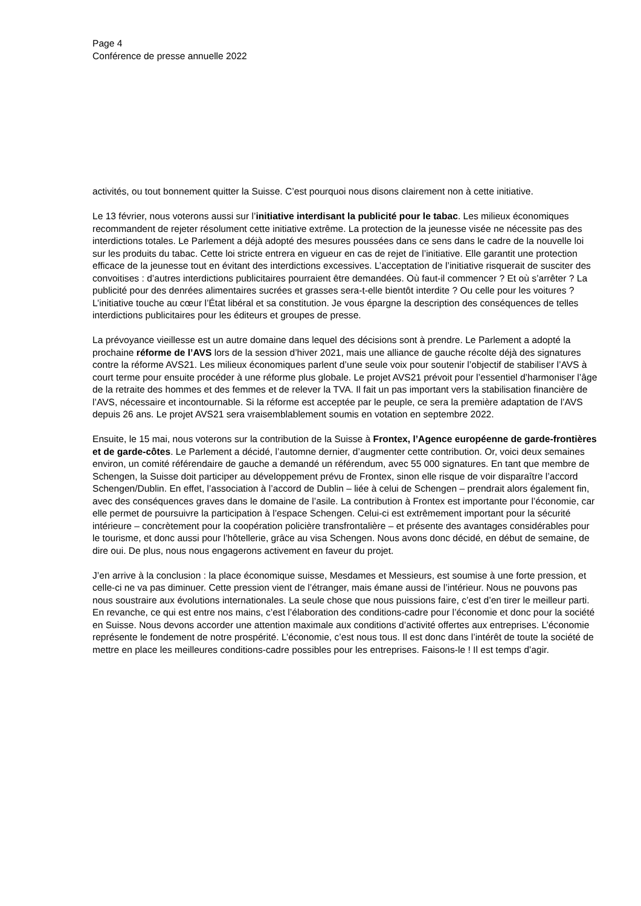Page 4
Conférence de presse annuelle 2022
activités, ou tout bonnement quitter la Suisse. C’est pourquoi nous disons clairement non à cette initiative.
Le 13 février, nous voterons aussi sur l’initiative interdisant la publicité pour le tabac. Les milieux économiques recommandent de rejeter résolument cette initiative extrême. La protection de la jeunesse visée ne nécessite pas des interdictions totales. Le Parlement a déjà adopté des mesures poussées dans ce sens dans le cadre de la nouvelle loi sur les produits du tabac. Cette loi stricte entrera en vigueur en cas de rejet de l’initiative. Elle garantit une protection efficace de la jeunesse tout en évitant des interdictions excessives. L’acceptation de l’initiative risquerait de susciter des convoitises : d’autres interdictions publicitaires pourraient être demandées. Où faut-il commencer ? Et où s’arrêter ? La publicité pour des denrées alimentaires sucrées et grasses sera-t-elle bientôt interdite ? Ou celle pour les voitures ? L’initiative touche au cœur l’État libéral et sa constitution. Je vous épargne la description des conséquences de telles interdictions publicitaires pour les éditeurs et groupes de presse.
La prévoyance vieillesse est un autre domaine dans lequel des décisions sont à prendre. Le Parlement a adopté la prochaine réforme de l’AVS lors de la session d’hiver 2021, mais une alliance de gauche récolte déjà des signatures contre la réforme AVS21. Les milieux économiques parlent d’une seule voix pour soutenir l’objectif de stabiliser l’AVS à court terme pour ensuite procéder à une réforme plus globale. Le projet AVS21 prévoit pour l’essentiel d’harmoniser l’âge de la retraite des hommes et des femmes et de relever la TVA. Il fait un pas important vers la stabilisation financière de l’AVS, nécessaire et incontournable. Si la réforme est acceptée par le peuple, ce sera la première adaptation de l’AVS depuis 26 ans. Le projet AVS21 sera vraisemblablement soumis en votation en septembre 2022.
Ensuite, le 15 mai, nous voterons sur la contribution de la Suisse à Frontex, l’Agence européenne de garde-frontières et de garde-côtes. Le Parlement a décidé, l’automne dernier, d’augmenter cette contribution. Or, voici deux semaines environ, un comité référendaire de gauche a demandé un référendum, avec 55 000 signatures. En tant que membre de Schengen, la Suisse doit participer au développement prévu de Frontex, sinon elle risque de voir disparaître l’accord Schengen/Dublin. En effet, l’association à l’accord de Dublin – liée à celui de Schengen – prendrait alors également fin, avec des conséquences graves dans le domaine de l’asile. La contribution à Frontex est importante pour l’économie, car elle permet de poursuivre la participation à l’espace Schengen. Celui-ci est extrêmement important pour la sécurité intérieure – concrètement pour la coopération policière transfrontalière – et présente des avantages considérables pour le tourisme, et donc aussi pour l’hôtellerie, grâce au visa Schengen. Nous avons donc décidé, en début de semaine, de dire oui. De plus, nous nous engagerons activement en faveur du projet.
J’en arrive à la conclusion : la place économique suisse, Mesdames et Messieurs, est soumise à une forte pression, et celle-ci ne va pas diminuer. Cette pression vient de l’étranger, mais émane aussi de l’intérieur. Nous ne pouvons pas nous soustraire aux évolutions internationales. La seule chose que nous puissions faire, c’est d’en tirer le meilleur parti. En revanche, ce qui est entre nos mains, c’est l’élaboration des conditions-cadre pour l’économie et donc pour la société en Suisse. Nous devons accorder une attention maximale aux conditions d’activité offertes aux entreprises. L’économie représente le fondement de notre prospérité. L’économie, c’est nous tous. Il est donc dans l’intérêt de toute la société de mettre en place les meilleures conditions-cadre possibles pour les entreprises. Faisons-le ! Il est temps d’agir.